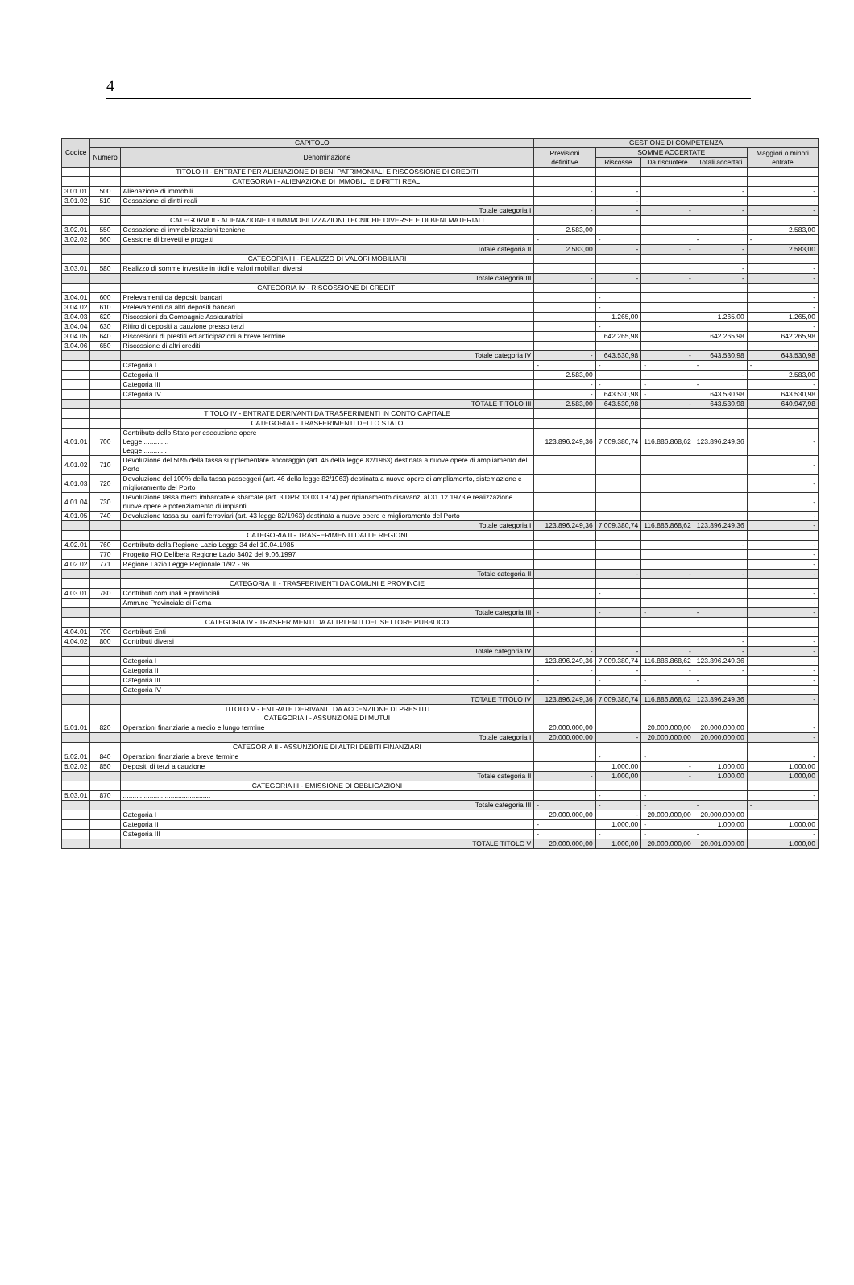4
| Codice | CAPITOLO | | GESTIONE DI COMPETENZA | | | | |
| --- | --- | --- | --- | --- | --- | --- | --- |
| | Numero | Denominazione | Previsioni definitive | SOMME ACCERTATE | | | Maggiori o minori entrate |
| | | | | Riscosse | Da riscuotere | Totali accertati | |
| | | TITOLO III - ENTRATE PER ALIENAZIONE DI BENI PATRIMONIALI E RISCOSSIONE DI CREDITI | | | | | |
| | | CATEGORIA I - ALIENAZIONE DI IMMOBILI E DIRITTI REALI | | | | | |
| 3.01.01 | 500 | Alienazione di immobili | - | - | | - | - |
| 3.01.02 | 510 | Cessazione di diritti reali | | - | | | - |
| | | Totale categoria I | - | - | - | - | - |
| | | CATEGORIA II - ALIENAZIONE DI IMMMOBILIZZAZIONI TECNICHE DIVERSE E DI BENI MATERIALI | | | | | |
| 3.02.01 | 550 | Cessazione di immobilizzazioni tecniche | 2.583,00 | - | | - | 2.583,00 |
| 3.02.02 | 560 | Cessione di brevetti e progetti | - | - | | - | - |
| | | Totale categoria II | 2.583,00 | - | - | - | 2.583,00 |
| | | CATEGORIA III - REALIZZO DI VALORI MOBILIARI | | | | | |
| 3.03.01 | 580 | Realizzo di somme investite in titoli e valori mobiliari diversi | | | | - | - |
| | | Totale categoria III | - | - | - | - | - |
| | | CATEGORIA IV - RISCOSSIONE DI CREDITI | | | | | |
| 3.04.01 | 600 | Prelevamenti da depositi bancari | | - | | | - |
| 3.04.02 | 610 | Prelevamenti da altri depositi bancari | | - | | | - |
| 3.04.03 | 620 | Riscossioni da Compagnie Assicuratrici | - | 1.265,00 | | 1.265,00 | 1.265,00 |
| 3.04.04 | 630 | Ritiro di depositi a cauzione presso terzi | | - | | | - |
| 3.04.05 | 640 | Riscossioni di prestiti ed anticipazioni a breve termine | | 642.265,98 | | 642.265,98 | 642.265,98 |
| 3.04.06 | 650 | Riscossione di altri crediti | | | | | - |
| | | Totale categoria IV | - | 643.530,98 | - | 643.530,98 | 643.530,98 |
| | | Categoria I | - | - | - | - | - |
| | | Categoria II | 2.583,00 | - | - | - | 2.583,00 |
| | | Categoria III | - | - | - | - | - |
| | | Categoria IV | - | 643.530,98 | - | 643.530,98 | 643.530,98 |
| | | TOTALE TITOLO III | 2.583,00 | 643.530,98 | - | 643.530,98 | 640.947,98 |
| | | TITOLO IV - ENTRATE DERIVANTI DA TRASFERIMENTI IN CONTO CAPITALE | | | | | |
| | | CATEGORIA I - TRASFERIMENTI DELLO STATO | | | | | |
| 4.01.01 | 700 | Contributo dello Stato per esecuzione opere Legge ............. Legge ............ | 123.896.249,36 | 7.009.380,74 | 116.886.868,62 | 123.896.249,36 | - |
| 4.01.02 | 710 | Devoluzione del 50% della tassa supplementare ancoraggio (art. 46 della legge 82/1963) destinata a nuove opere di ampliamento del Porto | | | | | - |
| 4.01.03 | 720 | Devoluzione del 100% della tassa passeggeri (art. 46 della legge 82/1963) destinata a nuove opere di ampliamento, sistemazione e miglioramento del Porto | | | | | - |
| 4.01.04 | 730 | Devoluzione tassa merci imbarcate e sbarcate (art. 3 DPR 13.03.1974) per ripianamento disavanzi al 31.12.1973 e realizzazione nuove opere e potenziamento di impianti | | | | | - |
| 4.01.05 | 740 | Devoluzione tassa sui carri ferroviari (art. 43 legge 82/1963) destinata a nuove opere e miglioramento del Porto | | | | | - |
| | | Totale categoria I | 123.896.249,36 | 7.009.380,74 | 116.886.868,62 | 123.896.249,36 | - |
| | | CATEGORIA II - TRASFERIMENTI DALLE REGIONI | | | | | |
| 4.02.01 | 760 | Contributo della Regione Lazio Legge 34 del 10.04.1985 | | | | - | - |
| | 770 | Progetto FIO Delibera Regione Lazio 3402 del 9.06.1997 | | | | | - |
| 4.02.02 | 771 | Regione Lazio Legge Regionale 1/92 - 96 | | | | | - |
| | | Totale categoria II | | - | - | - | - |
| | | CATEGORIA III - TRASFERIMENTI DA COMUNI E PROVINCIE | | | | | |
| 4.03.01 | 780 | Contributi comunali e provinciali | | - | | | - |
| | | Amm.ne Provinciale di Roma | | - | | | - |
| | | Totale categoria III | - | - | - | - | - |
| | | CATEGORIA IV - TRASFERIMENTI DA ALTRI ENTI DEL SETTORE PUBBLICO | | | | | |
| 4.04.01 | 790 | Contributi Enti | | | | - | - |
| 4.04.02 | 800 | Contributi diversi | | | | - | - |
| | | Totale categoria IV | - | - | - | - | - |
| | | Categoria I | 123.896.249,36 | 7.009.380,74 | 116.886.868,62 | 123.896.249,36 | - |
| | | Categoria II | - | - | - | - | - |
| | | Categoria III | - | - | - | - | - |
| | | Categoria IV | - | - | - | - | - |
| | | TOTALE TITOLO IV | 123.896.249,36 | 7.009.380,74 | 116.886.868,62 | 123.896.249,36 | - |
| | | TITOLO V - ENTRATE DERIVANTI DA ACCENZIONE DI PRESTITI CATEGORIA I - ASSUNZIONE DI MUTUI | | | | | |
| 5.01.01 | 820 | Operazioni finanziarie a medio e lungo termine | 20.000.000,00 | | 20.000.000,00 | 20.000.000,00 | - |
| | | Totale categoria I | 20.000.000,00 | - | 20.000.000,00 | 20.000.000,00 | - |
| | | CATEGORIA II - ASSUNZIONE DI ALTRI DEBITI FINANZIARI | | | | | |
| 5.02.01 | 840 | Operazioni finanziarie a breve termine | | - | - | | - |
| 5.02.02 | 850 | Depositi di terzi a cauzione | | 1.000,00 | - | 1.000,00 | 1.000,00 |
| | | Totale categoria II | - | 1.000,00 | - | 1.000,00 | 1.000,00 |
| | | CATEGORIA III - EMISSIONE DI OBBLIGAZIONI | | | | | |
| 5.03.01 | 870 | .............................................. | | - | - | | - |
| | | Totale categoria III | - | - | - | - | - |
| | | Categoria I | 20.000.000,00 | - | 20.000.000,00 | 20.000.000,00 | - |
| | | Categoria II | - | 1.000,00 | - | 1.000,00 | 1.000,00 |
| | | Categoria III | - | - | - | - | - |
| | | TOTALE TITOLO V | 20.000.000,00 | 1.000,00 | 20.000.000,00 | 20.001.000,00 | 1.000,00 |